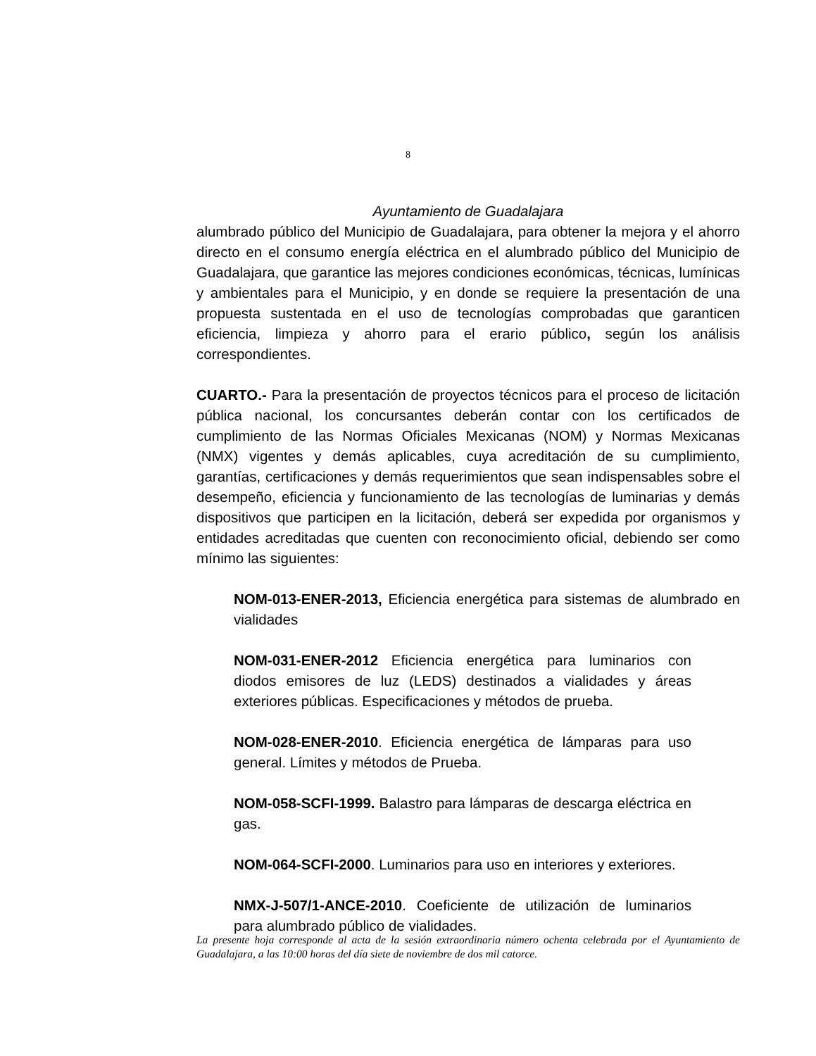8
Ayuntamiento de Guadalajara
alumbrado público del Municipio de Guadalajara, para obtener la mejora y el ahorro directo en el consumo energía eléctrica en el alumbrado público del Municipio de Guadalajara, que garantice las mejores condiciones económicas, técnicas, lumínicas y ambientales para el Municipio, y en donde se requiere la presentación de una propuesta sustentada en el uso de tecnologías comprobadas que garanticen eficiencia, limpieza y ahorro para el erario público, según los análisis correspondientes.
CUARTO.- Para la presentación de proyectos técnicos para el proceso de licitación pública nacional, los concursantes deberán contar con los certificados de cumplimiento de las Normas Oficiales Mexicanas (NOM) y Normas Mexicanas (NMX) vigentes y demás aplicables, cuya acreditación de su cumplimiento, garantías, certificaciones y demás requerimientos que sean indispensables sobre el desempeño, eficiencia y funcionamiento de las tecnologías de luminarias y demás dispositivos que participen en la licitación, deberá ser expedida por organismos y entidades acreditadas que cuenten con reconocimiento oficial, debiendo ser como mínimo las siguientes:
NOM-013-ENER-2013, Eficiencia energética para sistemas de alumbrado en vialidades
NOM-031-ENER-2012 Eficiencia energética para luminarios con diodos emisores de luz (LEDS) destinados a vialidades y áreas exteriores públicas. Especificaciones y métodos de prueba.
NOM-028-ENER-2010. Eficiencia energética de lámparas para uso general. Límites y métodos de Prueba.
NOM-058-SCFI-1999. Balastro para lámparas de descarga eléctrica en gas.
NOM-064-SCFI-2000. Luminarios para uso en interiores y exteriores.
NMX-J-507/1-ANCE-2010. Coeficiente de utilización de luminarios para alumbrado público de vialidades.
La presente hoja corresponde al acta de la sesión extraordinaria número ochenta celebrada por el Ayuntamiento de Guadalajara, a las 10:00 horas del día siete de noviembre de dos mil catorce.